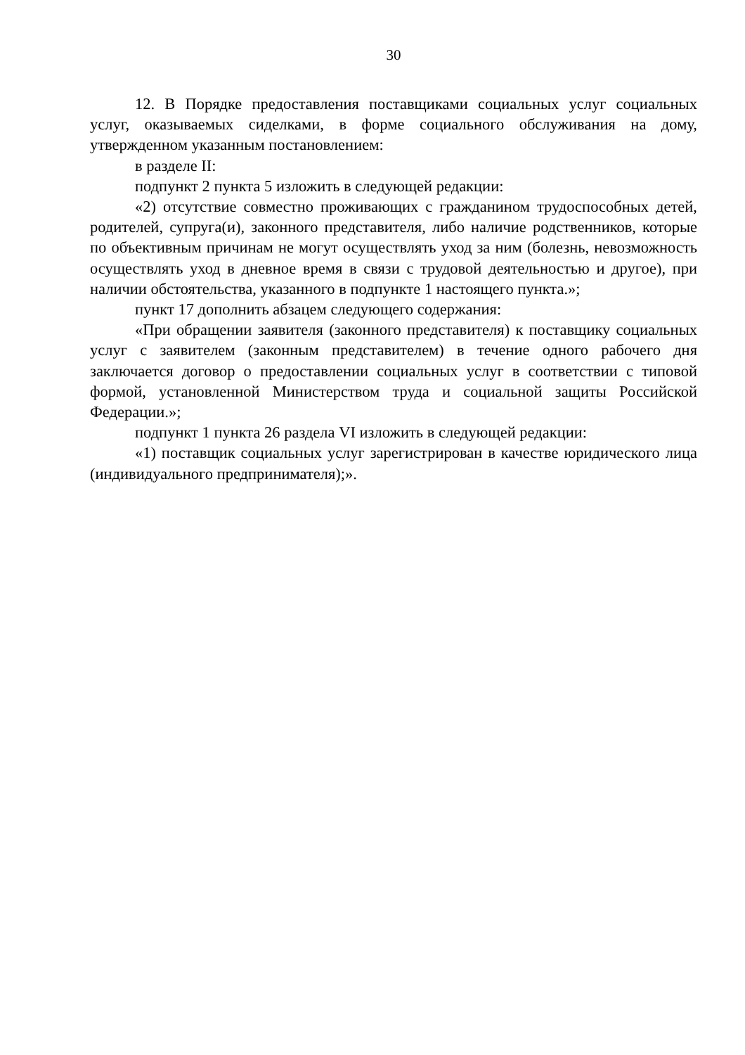30
12. В Порядке предоставления поставщиками социальных услуг социальных услуг, оказываемых сиделками, в форме социального обслуживания на дому, утвержденном указанным постановлением:
в разделе II:
подпункт 2 пункта 5 изложить в следующей редакции:
«2) отсутствие совместно проживающих с гражданином трудоспособных детей, родителей, супруга(и), законного представителя, либо наличие родственников, которые по объективным причинам не могут осуществлять уход за ним (болезнь, невозможность осуществлять уход в дневное время в связи с трудовой деятельностью и другое), при наличии обстоятельства, указанного в подпункте 1 настоящего пункта.»;
пункт 17 дополнить абзацем следующего содержания:
«При обращении заявителя (законного представителя) к поставщику социальных услуг с заявителем (законным представителем) в течение одного рабочего дня заключается договор о предоставлении социальных услуг в соответствии с типовой формой, установленной Министерством труда и социальной защиты Российской Федерации.»;
подпункт 1 пункта 26 раздела VI изложить в следующей редакции:
«1) поставщик социальных услуг зарегистрирован в качестве юридического лица (индивидуального предпринимателя);».